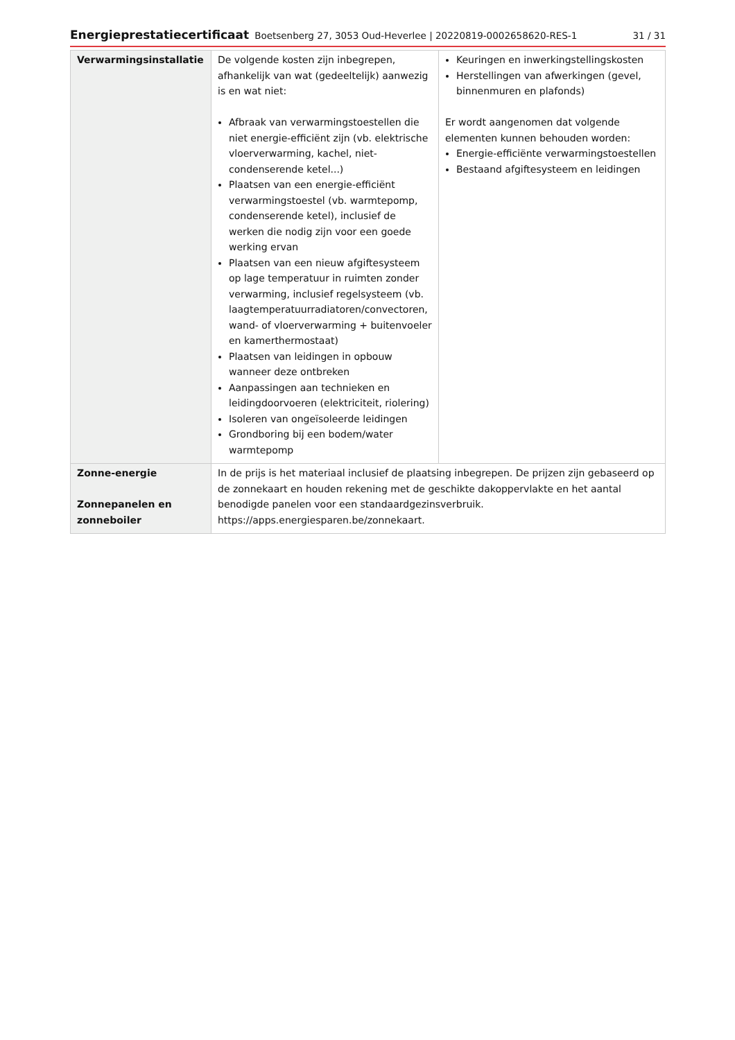Energieprestatiecertificaat Boetsenberg 27, 3053 Oud-Heverlee | 20220819-0002658620-RES-1 31 / 31
| Verwarmingsinstallatie | De volgende kosten zijn inbegrepen, afhankelijk van wat (gedeeltelijk) aanwezig is en wat niet: Afbraak van verwarmingstoestellen die niet energie-efficiënt zijn (vb. elektrische vloerverwarming, kachel, niet-condenserende ketel...) Plaatsen van een energie-efficiënt verwarmingstoestel (vb. warmtepomp, condenserende ketel), inclusief de werken die nodig zijn voor een goede werking ervan Plaatsen van een nieuw afgiftesysteem op lage temperatuur in ruimten zonder verwarming, inclusief regelsysteem (vb. laagtemperatuurradiatoren/convectoren, wand- of vloerverwarming + buitenvoeler en kamerthermostaat) Plaatsen van leidingen in opbouw wanneer deze ontbreken Aanpassingen aan technieken en leidingdoorvoeren (elektriciteit, riolering) Isoleren van ongeïsoleerde leidingen Grondboring bij een bodem/water warmtepomp | Keuringen en inwerkingstellingskosten Herstellingen van afwerkingen (gevel, binnenmuren en plafonds) Er wordt aangenomen dat volgende elementen kunnen behouden worden: Energie-efficiënte verwarmingstoestellen Bestaand afgiftesysteem en leidingen |
| Zonne-energie Zonnepanelen en zonneboiler | In de prijs is het materiaal inclusief de plaatsing inbegrepen. De prijzen zijn gebaseerd op de zonnekaart en houden rekening met de geschikte dakoppervlakte en het aantal benodigde panelen voor een standaardgezinsverbruik. https://apps.energiesparen.be/zonnekaart. | |